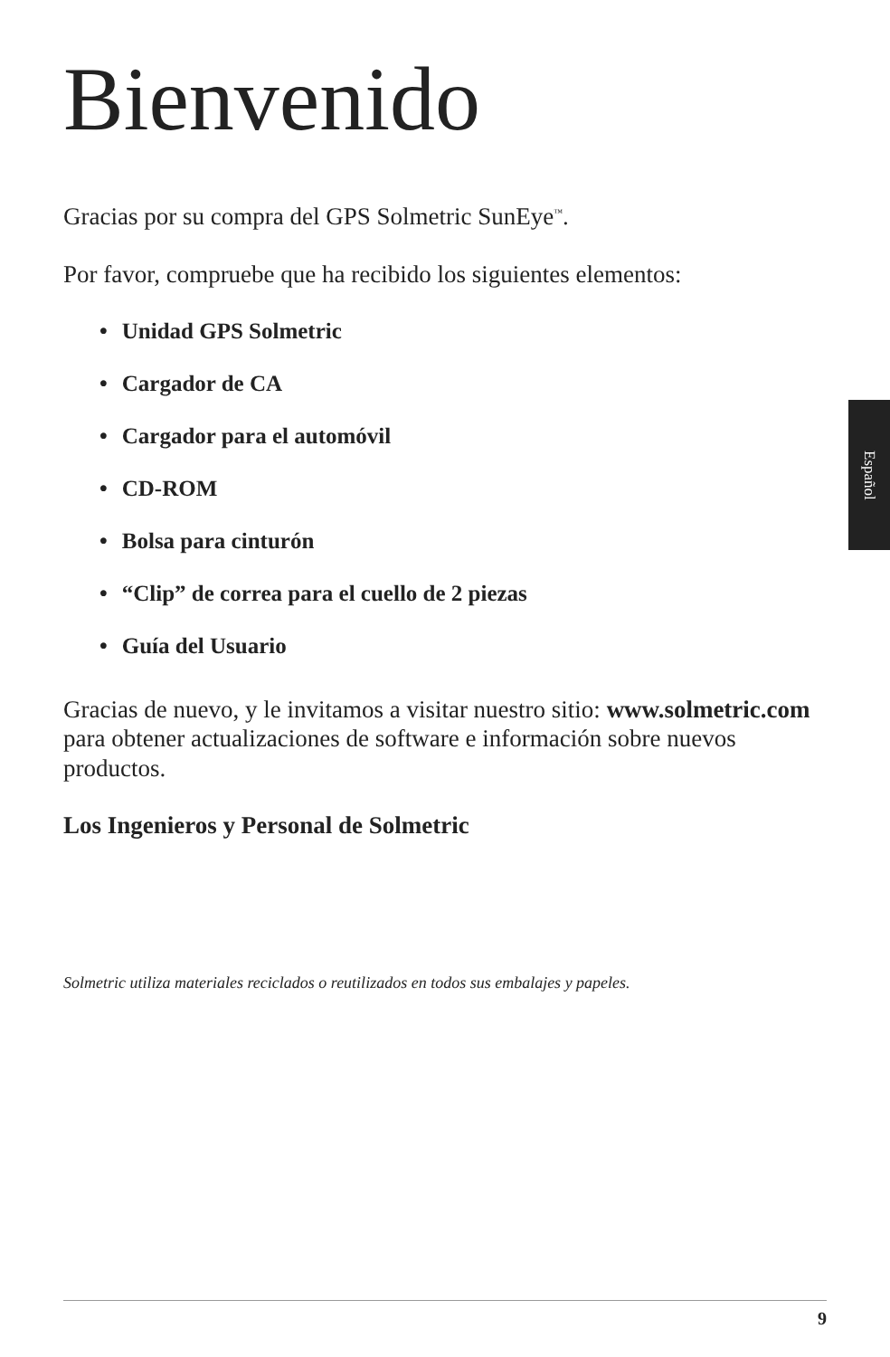Bienvenido
Gracias por su compra del GPS Solmetric SunEye<sup>™</sup>.
Por favor, compruebe que ha recibido los siguientes elementos:
• Unidad GPS Solmetric
• Cargador de CA
• Cargador para el automóvil
• CD-ROM
• Bolsa para cinturón
• “Clip” de correa para el cuello de 2 piezas
• Guía del Usuario
Gracias de nuevo, y le invitamos a visitar nuestro sitio: www.solmetric.com para obtener actualizaciones de software e información sobre nuevos productos.
Los Ingenieros y Personal de Solmetric
Solmetric utiliza materiales reciclados o reutilizados en todos sus embalajes y papeles.
Español
9